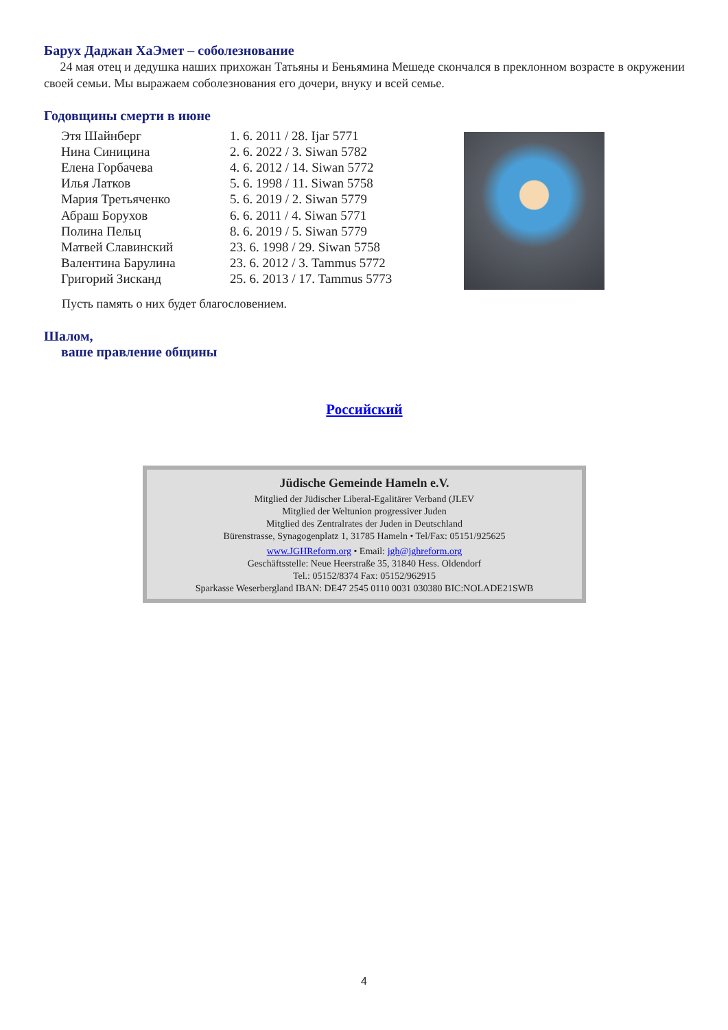Барух Даджан ХаЭмет – соболезнование
24 мая отец и дедушка наших прихожан Татьяны и Беньямина Мешеде скончался в преклонном возрасте в окружении своей семьи. Мы выражаем соболезнования его дочери, внуку и всей семье.
Годовщины смерти в июне
| Этя Шайнберг | 1. 6. 2011 / 28. Ijar 5771 |
| Нина Синицина | 2. 6. 2022 / 3. Siwan 5782 |
| Елена Горбачева | 4. 6. 2012 / 14. Siwan 5772 |
| Илья Латков | 5. 6. 1998 / 11. Siwan 5758 |
| Мария Третьяченко | 5. 6. 2019 / 2. Siwan 5779 |
| Абраш Борухов | 6. 6. 2011 / 4. Siwan 5771 |
| Полина Пельц | 8. 6. 2019 / 5. Siwan 5779 |
| Матвей Славинский | 23. 6. 1998 / 29. Siwan 5758 |
| Валентина Барулина | 23. 6. 2012 / 3. Tammus 5772 |
| Григорий Зисканд | 25. 6. 2013 / 17. Tammus 5773 |
Пусть память о них будет благословением.
Шалом,
ваше правление общины
Российский
Jüdische Gemeinde Hameln e.V.
Mitglied der Jüdischer Liberal-Egalitärer Verband (JLEV
Mitglied der Weltunion progressiver Juden
Mitglied des Zentralrates der Juden in Deutschland
Bürenstrasse, Synagogenplatz 1, 31785 Hameln • Tel/Fax: 05151/925625
www.JGHReform.org • Email: jgh@jghreform.org
Geschäftsstelle: Neue Heerstraße 35, 31840 Hess. Oldendorf
Tel.: 05152/8374 Fax: 05152/962915
Sparkasse Weserbergland IBAN: DE47 2545 0110 0031 030380 BIC:NOLADE21SWB
4